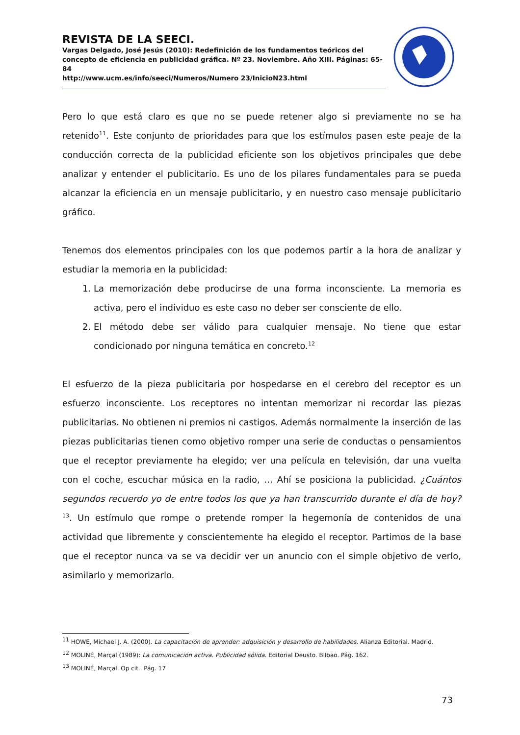REVISTA DE LA SEECI.
Vargas Delgado, José Jesús (2010): Redefinición de los fundamentos teóricos del concepto de eficiencia en publicidad gráfica. Nº 23. Noviembre. Año XIII. Páginas: 65-84
http://www.ucm.es/info/seeci/Numeros/Numero 23/InicioN23.html
Pero lo que está claro es que no se puede retener algo si previamente no se ha retenido<sup>11</sup>. Este conjunto de prioridades para que los estímulos pasen este peaje de la conducción correcta de la publicidad eficiente son los objetivos principales que debe analizar y entender el publicitario. Es uno de los pilares fundamentales para se pueda alcanzar la eficiencia en un mensaje publicitario, y en nuestro caso mensaje publicitario gráfico.
Tenemos dos elementos principales con los que podemos partir a la hora de analizar y estudiar la memoria en la publicidad:
1. La memorización debe producirse de una forma inconsciente. La memoria es activa, pero el individuo es este caso no deber ser consciente de ello.
2. El método debe ser válido para cualquier mensaje. No tiene que estar condicionado por ninguna temática en concreto.<sup>12</sup>
El esfuerzo de la pieza publicitaria por hospedarse en el cerebro del receptor es un esfuerzo inconsciente. Los receptores no intentan memorizar ni recordar las piezas publicitarias. No obtienen ni premios ni castigos. Además normalmente la inserción de las piezas publicitarias tienen como objetivo romper una serie de conductas o pensamientos que el receptor previamente ha elegido; ver una película en televisión, dar una vuelta con el coche, escuchar música en la radio, … Ahí se posiciona la publicidad. ¿Cuántos segundos recuerdo yo de entre todos los que ya han transcurrido durante el día de hoy? <sup>13</sup>. Un estímulo que rompe o pretende romper la hegemonía de contenidos de una actividad que libremente y conscientemente ha elegido el receptor. Partimos de la base que el receptor nunca va se va decidir ver un anuncio con el simple objetivo de verlo, asimilarlo y memorizarlo.
<sup>11</sup> HOWE, Michael J. A. (2000). La capacitación de aprender: adquisición y desarrollo de habilidades. Alianza Editorial. Madrid.
<sup>12</sup> MOLINÉ, Marçal (1989): La comunicación activa. Publicidad sólida. Editorial Deusto. Bilbao. Pág. 162.
<sup>13</sup> MOLINÉ, Marçal. Op cit.. Pág. 17
73